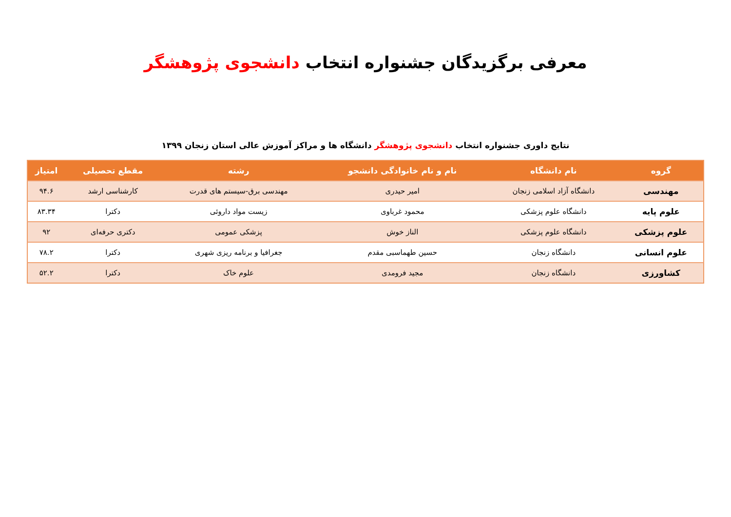معرفی برگزیدگان جشنواره انتخاب دانشجوی پژوهشگر
نتایج داوری جشنواره انتخاب دانشجوی پژوهشگر دانشگاه ها و مراکز آموزش عالی استان زنجان ۱۳۹۹
| گروه | نام دانشگاه | نام و نام خانوادگی دانشجو | رشته | مقطع تحصیلی | امتیاز |
| --- | --- | --- | --- | --- | --- |
| مهندسی | دانشگاه آزاد اسلامی زنجان | امیر حیدری | مهندسی برق-سیستم های قدرت | کارشناسی ارشد | ۹۴.۶ |
| علوم پایه | دانشگاه علوم پزشکی | محمود غرباوی | زیست مواد داروئی | دکترا | ۸۳.۳۴ |
| علوم پزشکی | دانشگاه علوم پزشکی | الناز خوش | پزشکی عمومی | دکتری حرفه‌ای | ۹۲ |
| علوم انسانی | دانشگاه زنجان | حسین طهماسبی مقدم | جغرافیا و برنامه ریزی شهری | دکترا | ۷۸.۲ |
| کشاورزی | دانشگاه زنجان | مجید فرومدی | علوم خاک | دکترا | ۵۲.۲ |